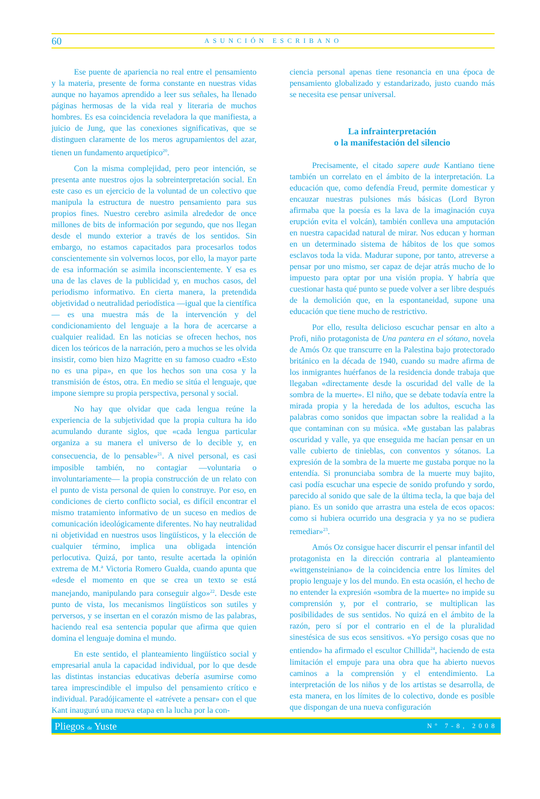60 ASUNCIÓN ESCRIBANO
Ese puente de apariencia no real entre el pensamiento y la materia, presente de forma constante en nuestras vidas aunque no hayamos aprendido a leer sus señales, ha llenado páginas hermosas de la vida real y literaria de muchos hombres. Es esa coincidencia reveladora la que manifiesta, a juicio de Jung, que las conexiones significativas, que se distinguen claramente de los meros agrupamientos del azar, tienen un fundamento arquetípico<sup>20</sup>.
Con la misma complejidad, pero peor intención, se presenta ante nuestros ojos la sobreinterpretación social. En este caso es un ejercicio de la voluntad de un colectivo que manipula la estructura de nuestro pensamiento para sus propios fines. Nuestro cerebro asimila alrededor de once millones de bits de información por segundo, que nos llegan desde el mundo exterior a través de los sentidos. Sin embargo, no estamos capacitados para procesarlos todos conscientemente sin volvernos locos, por ello, la mayor parte de esa información se asimila inconscientemente. Y esa es una de las claves de la publicidad y, en muchos casos, del periodismo informativo. En cierta manera, la pretendida objetividad o neutralidad periodística —igual que la científica— es una muestra más de la intervención y del condicionamiento del lenguaje a la hora de acercarse a cualquier realidad. En las noticias se ofrecen hechos, nos dicen los teóricos de la narración, pero a muchos se les olvida insistir, como bien hizo Magritte en su famoso cuadro «Esto no es una pipa», en que los hechos son una cosa y la transmisión de éstos, otra. En medio se sitúa el lenguaje, que impone siempre su propia perspectiva, personal y social.
No hay que olvidar que cada lengua reúne la experiencia de la subjetividad que la propia cultura ha ido acumulando durante siglos, que «cada lengua particular organiza a su manera el universo de lo decible y, en consecuencia, de lo pensable»<sup>21</sup>. A nivel personal, es casi imposible también, no contagiar —voluntaria o involuntariamente— la propia construcción de un relato con el punto de vista personal de quien lo construye. Por eso, en condiciones de cierto conflicto social, es difícil encontrar el mismo tratamiento informativo de un suceso en medios de comunicación ideológicamente diferentes. No hay neutralidad ni objetividad en nuestros usos lingüísticos, y la elección de cualquier término, implica una obligada intención perlocutiva. Quizá, por tanto, resulte acertada la opinión extrema de M.ª Victoria Romero Gualda, cuando apunta que «desde el momento en que se crea un texto se está manejando, manipulando para conseguir algo»<sup>22</sup>. Desde este punto de vista, los mecanismos lingüísticos son sutiles y perversos, y se insertan en el corazón mismo de las palabras, haciendo real esa sentencia popular que afirma que quien domina el lenguaje domina el mundo.
En este sentido, el planteamiento lingüístico social y empresarial anula la capacidad individual, por lo que desde las distintas instancias educativas debería asumirse como tarea imprescindible el impulso del pensamiento crítico e individual. Paradójicamente el «atrévete a pensar» con el que Kant inauguró una nueva etapa en la lucha por la con-
ciencia personal apenas tiene resonancia en una época de pensamiento globalizado y estandarizado, justo cuando más se necesita ese pensar universal.
La infrainterpretación
o la manifestación del silencio
Precisamente, el citado sapere aude Kantiano tiene también un correlato en el ámbito de la interpretación. La educación que, como defendía Freud, permite domesticar y encauzar nuestras pulsiones más básicas (Lord Byron afirmaba que la poesía es la lava de la imaginación cuya erupción evita el volcán), también conlleva una amputación en nuestra capacidad natural de mirar. Nos educan y horman en un determinado sistema de hábitos de los que somos esclavos toda la vida. Madurar supone, por tanto, atreverse a pensar por uno mismo, ser capaz de dejar atrás mucho de lo impuesto para optar por una visión propia. Y habría que cuestionar hasta qué punto se puede volver a ser libre después de la demolición que, en la espontaneidad, supone una educación que tiene mucho de restrictivo.
Por ello, resulta delicioso escuchar pensar en alto a Profi, niño protagonista de Una pantera en el sótano, novela de Amós Oz que transcurre en la Palestina bajo protectorado británico en la década de 1940, cuando su madre afirma de los inmigrantes huérfanos de la residencia donde trabaja que llegaban «directamente desde la oscuridad del valle de la sombra de la muerte». El niño, que se debate todavía entre la mirada propia y la heredada de los adultos, escucha las palabras como sonidos que impactan sobre la realidad a la que contaminan con su música. «Me gustaban las palabras oscuridad y valle, ya que enseguida me hacían pensar en un valle cubierto de tinieblas, con conventos y sótanos. La expresión de la sombra de la muerte me gustaba porque no la entendía. Si pronunciaba sombra de la muerte muy bajito, casi podía escuchar una especie de sonido profundo y sordo, parecido al sonido que sale de la última tecla, la que baja del piano. Es un sonido que arrastra una estela de ecos opacos: como si hubiera ocurrido una desgracia y ya no se pudiera remediar»<sup>23</sup>.
Amós Oz consigue hacer discurrir el pensar infantil del protagonista en la dirección contraria al planteamiento «wittgensteiniano» de la coincidencia entre los límites del propio lenguaje y los del mundo. En esta ocasión, el hecho de no entender la expresión «sombra de la muerte» no impide su comprensión y, por el contrario, se multiplican las posibilidades de sus sentidos. No quizá en el ámbito de la razón, pero sí por el contrario en el de la pluralidad sinestésica de sus ecos sensitivos. «Yo persigo cosas que no entiendo» ha afirmado el escultor Chillida<sup>24</sup>, haciendo de esta limitación el empuje para una obra que ha abierto nuevos caminos a la comprensión y el entendimiento. La interpretación de los niños y de los artistas se desarrolla, de esta manera, en los límites de lo colectivo, donde es posible que dispongan de una nueva configuración
Pliegos de Yuste Nº 7-8, 2008